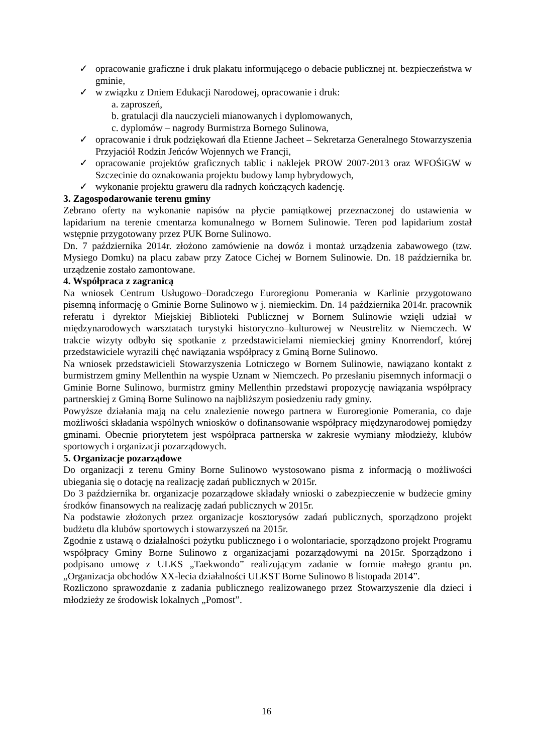✓ opracowanie graficzne i druk plakatu informującego o debacie publicznej nt. bezpieczeństwa w gminie,
✓ w związku z Dniem Edukacji Narodowej, opracowanie i druk:
a. zaproszeń,
b. gratulacji dla nauczycieli mianowanych i dyplomowanych,
c. dyplomów – nagrody Burmistrza Bornego Sulinowa,
✓ opracowanie i druk podziękowań dla Etienne Jacheet – Sekretarza Generalnego Stowarzyszenia Przyjaciół Rodzin Jeńców Wojennych we Francji,
✓ opracowanie projektów graficznych tablic i naklejek PROW 2007-2013 oraz WFOŚiGW w Szczecinie do oznakowania projektu budowy lamp hybrydowych,
✓ wykonanie projektu graweru dla radnych kończących kadencję.
3. Zagospodarowanie terenu gminy
Zebrano oferty na wykonanie napisów na płycie pamiątkowej przeznaczonej do ustawienia w lapidarium na terenie cmentarza komunalnego w Bornem Sulinowie. Teren pod lapidarium został wstępnie przygotowany przez PUK Borne Sulinowo.
Dn. 7 października 2014r. złożono zamówienie na dowóz i montaż urządzenia zabawowego (tzw. Mysiego Domku) na placu zabaw przy Zatoce Cichej w Bornem Sulinowie. Dn. 18 października br. urządzenie zostało zamontowane.
4. Współpraca z zagranicą
Na wniosek Centrum Usługowo–Doradczego Euroregionu Pomerania w Karlinie przygotowano pisemną informację o Gminie Borne Sulinowo w j. niemieckim. Dn. 14 października 2014r. pracownik referatu i dyrektor Miejskiej Biblioteki Publicznej w Bornem Sulinowie wzięli udział w międzynarodowych warsztatach turystyki historyczno–kulturowej w Neustrelitz w Niemczech. W trakcie wizyty odbyło się spotkanie z przedstawicielami niemieckiej gminy Knorrendorf, której przedstawiciele wyrazili chęć nawiązania współpracy z Gminą Borne Sulinowo.
Na wniosek przedstawicieli Stowarzyszenia Lotniczego w Bornem Sulinowie, nawiązano kontakt z burmistrzem gminy Mellenthin na wyspie Uznam w Niemczech. Po przesłaniu pisemnych informacji o Gminie Borne Sulinowo, burmistrz gminy Mellenthin przedstawi propozycję nawiązania współpracy partnerskiej z Gminą Borne Sulinowo na najbliższym posiedzeniu rady gminy.
Powyższe działania mają na celu znalezienie nowego partnera w Euroregionie Pomerania, co daje możliwości składania wspólnych wniosków o dofinansowanie współpracy międzynarodowej pomiędzy gminami. Obecnie priorytetem jest współpraca partnerska w zakresie wymiany młodzieży, klubów sportowych i organizacji pozarządowych.
5. Organizacje pozarządowe
Do organizacji z terenu Gminy Borne Sulinowo wystosowano pisma z informacją o możliwości ubiegania się o dotację na realizację zadań publicznych w 2015r.
Do 3 października br. organizacje pozarządowe składały wnioski o zabezpieczenie w budżecie gminy środków finansowych na realizację zadań publicznych w 2015r.
Na podstawie złożonych przez organizacje kosztorysów zadań publicznych, sporządzono projekt budżetu dla klubów sportowych i stowarzyszeń na 2015r.
Zgodnie z ustawą o działalności pożytku publicznego i o wolontariacie, sporządzono projekt Programu współpracy Gminy Borne Sulinowo z organizacjami pozarządowymi na 2015r. Sporządzono i podpisano umowę z ULKS „Taekwondo” realizującym zadanie w formie małego grantu pn. „Organizacja obchodów XX-lecia działalności ULKST Borne Sulinowo 8 listopada 2014”.
Rozliczono sprawozdanie z zadania publicznego realizowanego przez Stowarzyszenie dla dzieci i młodzieży ze środowisk lokalnych „Pomost”.
16